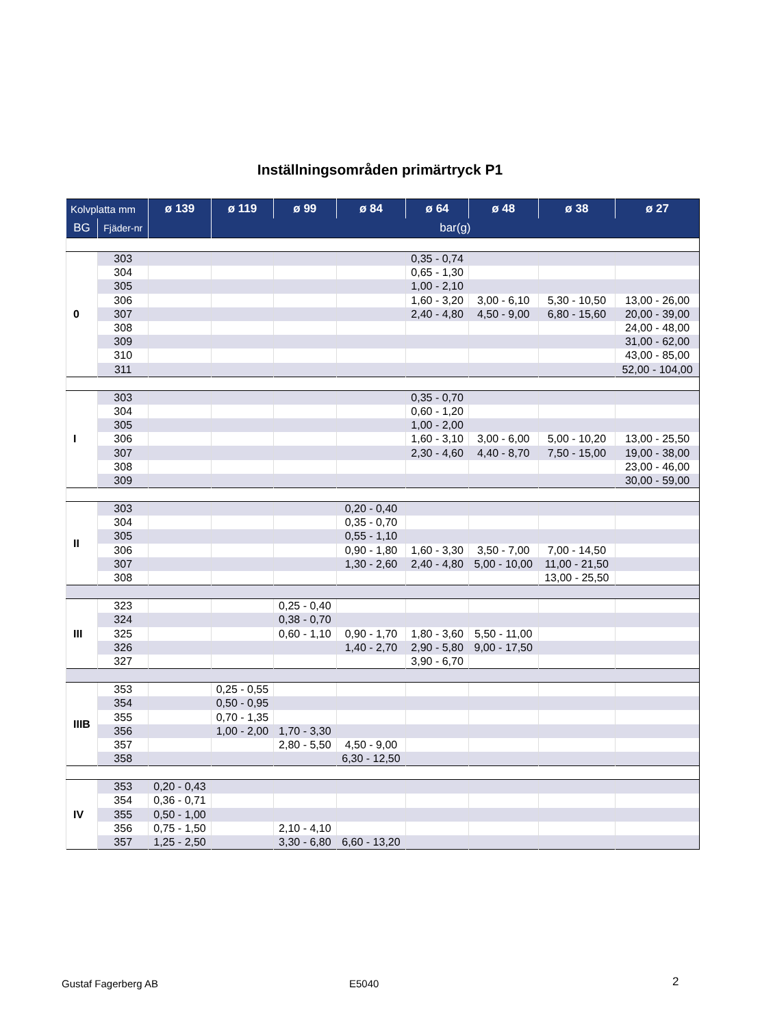Inställningsområden primärtryck P1
| Kolvplatta mm | | ø 139 | ø 119 | ø 99 | ø 84 | ø 64 | ø 48 | ø 38 | ø 27 |
| --- | --- | --- | --- | --- | --- | --- | --- | --- | --- |
| BG | Fjäder-nr | | bar(g) | | | | | | |
| 0 | 303 | | | | | 0,35 - 0,74 | | | |
| | 304 | | | | | 0,65 - 1,30 | | | |
| | 305 | | | | | 1,00 - 2,10 | | | |
| | 306 | | | | | 1,60 - 3,20 | 3,00 - 6,10 | 5,30 - 10,50 | 13,00 - 26,00 |
| | 307 | | | | | 2,40 - 4,80 | 4,50 - 9,00 | 6,80 - 15,60 | 20,00 - 39,00 |
| | 308 | | | | | | | | 24,00 - 48,00 |
| | 309 | | | | | | | | 31,00 - 62,00 |
| | 310 | | | | | | | | 43,00 - 85,00 |
| | 311 | | | | | | | | 52,00 - 104,00 |
| I | 303 | | | | | 0,35 - 0,70 | | | |
| | 304 | | | | | 0,60 - 1,20 | | | |
| | 305 | | | | | 1,00 - 2,00 | | | |
| | 306 | | | | | 1,60 - 3,10 | 3,00 - 6,00 | 5,00 - 10,20 | 13,00 - 25,50 |
| | 307 | | | | | 2,30 - 4,60 | 4,40 - 8,70 | 7,50 - 15,00 | 19,00 - 38,00 |
| | 308 | | | | | | | | 23,00 - 46,00 |
| | 309 | | | | | | | | 30,00 - 59,00 |
| II | 303 | | | | 0,20 - 0,40 | | | | |
| | 304 | | | | 0,35 - 0,70 | | | | |
| | 305 | | | | 0,55 - 1,10 | | | | |
| | 306 | | | | 0,90 - 1,80 | 1,60 - 3,30 | 3,50 - 7,00 | 7,00 - 14,50 | |
| | 307 | | | | 1,30 - 2,60 | 2,40 - 4,80 | 5,00 - 10,00 | 11,00 - 21,50 | |
| | 308 | | | | | | | 13,00 - 25,50 | |
| III | 323 | | | 0,25 - 0,40 | | | | | |
| | 324 | | | 0,38 - 0,70 | | | | | |
| | 325 | | | 0,60 - 1,10 | 0,90 - 1,70 | 1,80 - 3,60 | 5,50 - 11,00 | | |
| | 326 | | | | 1,40 - 2,70 | 2,90 - 5,80 | 9,00 - 17,50 | | |
| | 327 | | | | | 3,90 - 6,70 | | | |
| IIIB | 353 | | 0,25 - 0,55 | | | | | | |
| | 354 | | 0,50 - 0,95 | | | | | | |
| | 355 | | 0,70 - 1,35 | | | | | | |
| | 356 | | 1,00 - 2,00 | 1,70 - 3,30 | | | | | |
| | 357 | | | 2,80 - 5,50 | 4,50 - 9,00 | | | | |
| | 358 | | | | 6,30 - 12,50 | | | | |
| IV | 353 | 0,20 - 0,43 | | | | | | | |
| | 354 | 0,36 - 0,71 | | | | | | | |
| | 355 | 0,50 - 1,00 | | | | | | | |
| | 356 | 0,75 - 1,50 | | 2,10 - 4,10 | | | | | |
| | 357 | 1,25 - 2,50 | | 3,30 - 6,80 | 6,60 - 13,20 | | | | |
Gustaf Fagerberg AB E5040 2